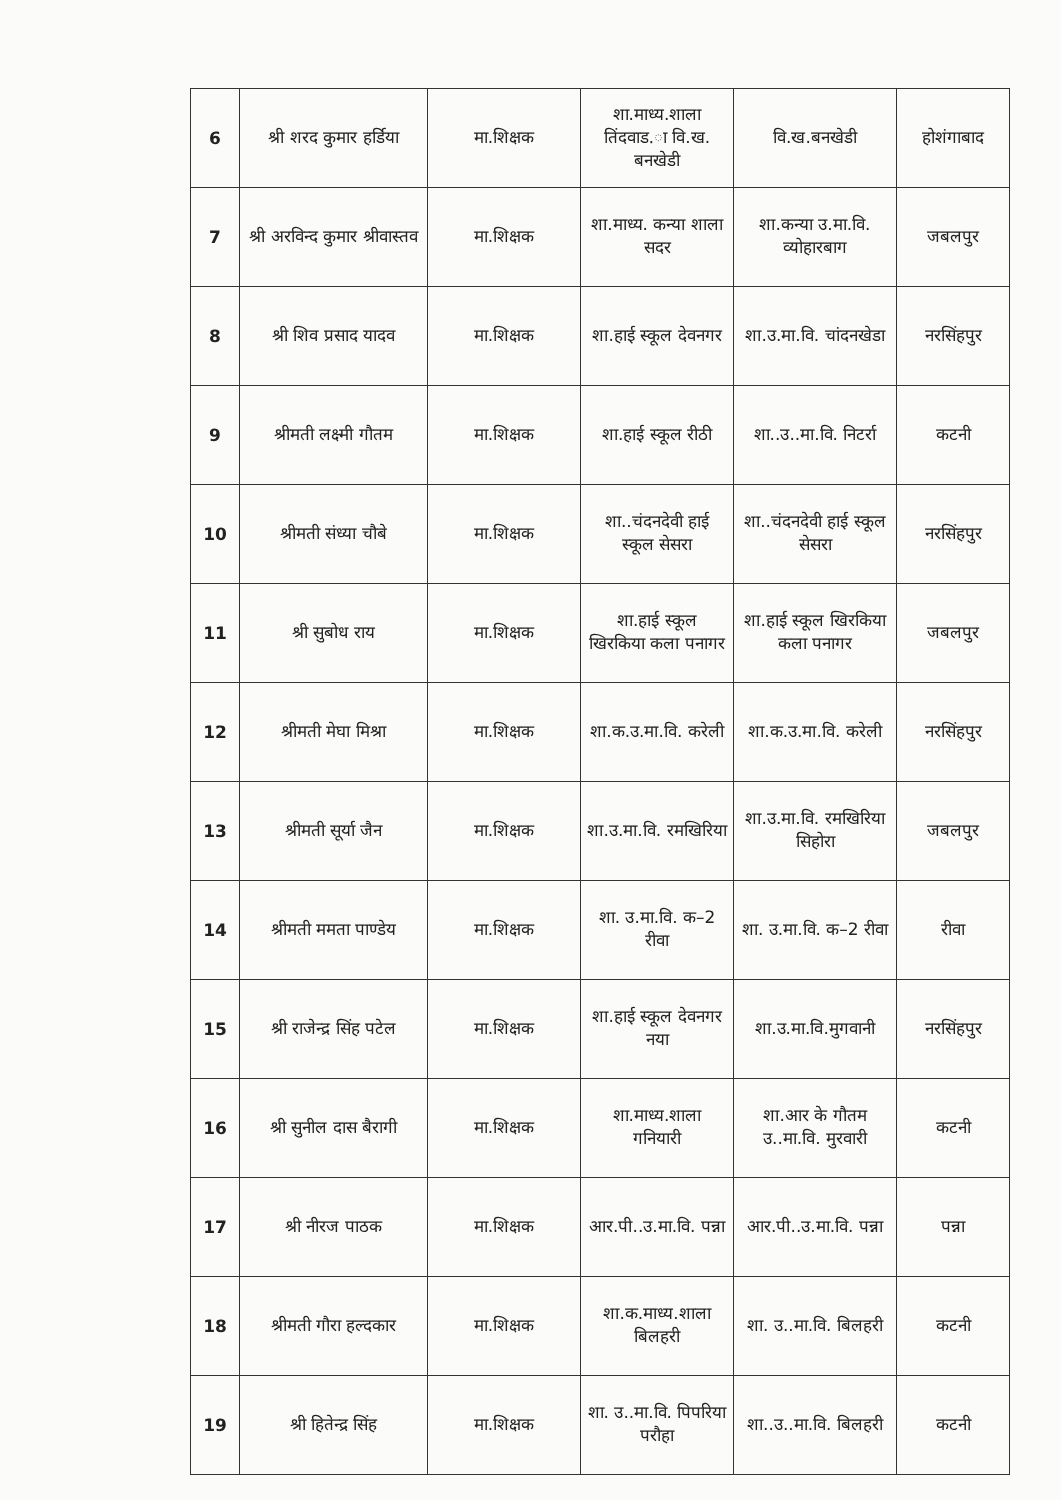| 6 | श्री शरद कुमार हर्डिया | मा.शिक्षक | शा.माध्य.शाला तिंदवाड.ा वि.ख. बनखेडी | वि.ख.बनखेडी | होशंगाबाद |
| 7 | श्री अरविन्द कुमार श्रीवास्तव | मा.शिक्षक | शा.माध्य. कन्या शाला सदर | शा.कन्या उ.मा.वि. व्योहारबाग | जबलपुर |
| 8 | श्री शिव प्रसाद यादव | मा.शिक्षक | शा.हाई स्कूल देवनगर | शा.उ.मा.वि. चांदनखेडा | नरसिंहपुर |
| 9 | श्रीमती लक्ष्मी गौतम | मा.शिक्षक | शा.हाई स्कूल रीठी | शा..उ..मा.वि. निटर्रा | कटनी |
| 10 | श्रीमती संध्या चौबे | मा.शिक्षक | शा..चंदनदेवी हाई स्कूल सेसरा | शा..चंदनदेवी हाई स्कूल सेसरा | नरसिंहपुर |
| 11 | श्री सुबोध राय | मा.शिक्षक | शा.हाई स्कूल खिरकिया कला पनागर | शा.हाई स्कूल खिरकिया कला पनागर | जबलपुर |
| 12 | श्रीमती मेघा मिश्रा | मा.शिक्षक | शा.क.उ.मा.वि. करेली | शा.क.उ.मा.वि. करेली | नरसिंहपुर |
| 13 | श्रीमती सूर्या जैन | मा.शिक्षक | शा.उ.मा.वि. रमखिरिया | शा.उ.मा.वि. रमखिरिया सिहोरा | जबलपुर |
| 14 | श्रीमती ममता पाण्डेय | मा.शिक्षक | शा. उ.मा.वि. क–2 रीवा | शा. उ.मा.वि. क–2 रीवा | रीवा |
| 15 | श्री राजेन्द्र सिंह पटेल | मा.शिक्षक | शा.हाई स्कूल देवनगर नया | शा.उ.मा.वि.मुगवानी | नरसिंहपुर |
| 16 | श्री सुनील दास बैरागी | मा.शिक्षक | शा.माध्य.शाला गनियारी | शा.आर के गौतम उ..मा.वि. मुरवारी | कटनी |
| 17 | श्री नीरज पाठक | मा.शिक्षक | आर.पी..उ.मा.वि. पन्ना | आर.पी..उ.मा.वि. पन्ना | पन्ना |
| 18 | श्रीमती गौरा हल्दकार | मा.शिक्षक | शा.क.माध्य.शाला बिलहरी | शा. उ..मा.वि. बिलहरी | कटनी |
| 19 | श्री हितेन्द्र सिंह | मा.शिक्षक | शा. उ..मा.वि. पिपरिया परौहा | शा..उ..मा.वि. बिलहरी | कटनी |